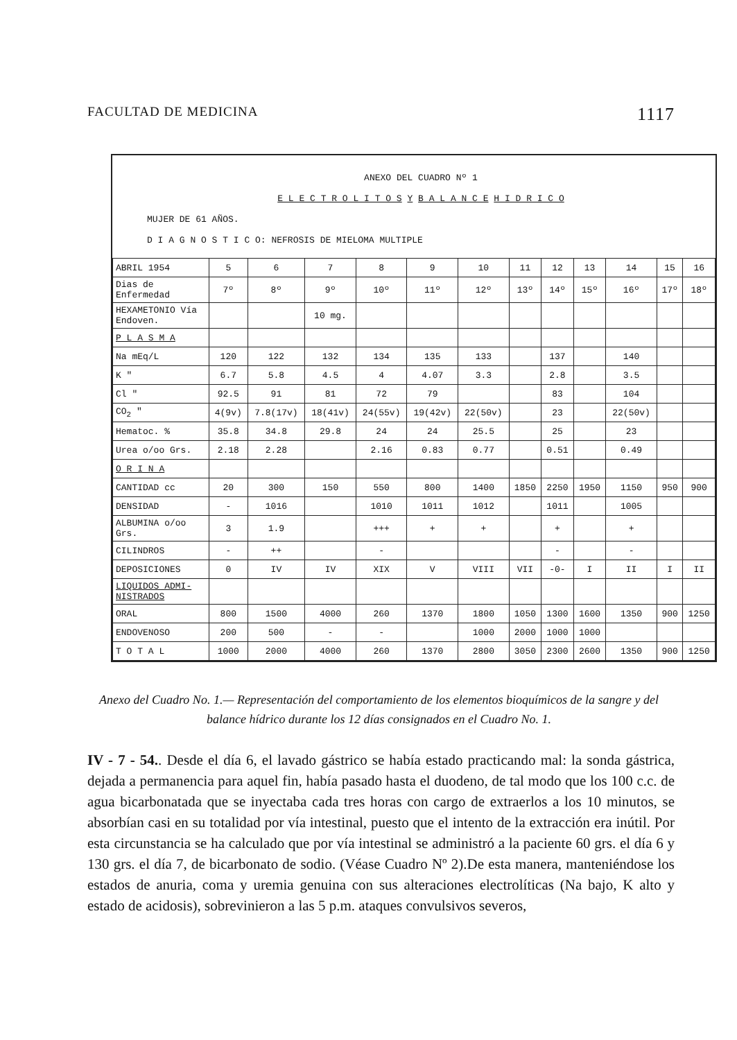FACULTAD DE MEDICINA 1117
ANEXO DEL CUADRO Nº 1
E L E C T R O L I T O S Y B A L A N C E H I D R I C O
MUJER DE 61 AÑOS.
D I A G N O S T I C O: NEFROSIS DE MIELOMA MULTIPLE
| ABRIL 1954 | 5 | 6 | 7 | 8 | 9 | 10 | 11 | 12 | 13 | 14 | 15 | 16 |
| --- | --- | --- | --- | --- | --- | --- | --- | --- | --- | --- | --- | --- |
| Dias de Enfermedad | 7º | 8º | 9º | 10º | 11º | 12º | 13º | 14º | 15º | 16º | 17º | 18º |
| HEXAMETONIO Vía Endoven. | | | 10 mg. | | | | | | | | | |
| P L A S M A | | | | | | | | | | | | |
| Na mEq/L | 120 | 122 | 132 | 134 | 135 | 133 | | 137 | | 140 | | |
| K " | 6.7 | 5.8 | 4.5 | 4 | 4.07 | 3.3 | | 2.8 | | 3.5 | | |
| Cl " | 92.5 | 91 | 81 | 72 | 79 | | | 83 | | 104 | | |
| CO<sub>2</sub> " | 4(9v) | 7.8(17v) | 18(41v) | 24(55v) | 19(42v) | 22(50v) | | 23 | | 22(50v) | | |
| Hematoc. % | 35.8 | 34.8 | 29.8 | 24 | 24 | 25.5 | | 25 | | 23 | | |
| Urea o/oo Grs. | 2.18 | 2.28 | | 2.16 | 0.83 | 0.77 | | 0.51 | | 0.49 | | |
| O R I N A | | | | | | | | | | | | |
| CANTIDAD cc | 20 | 300 | 150 | 550 | 800 | 1400 | 1850 | 2250 | 1950 | 1150 | 950 | 900 |
| DENSIDAD | - | 1016 | | 1010 | 1011 | 1012 | | 1011 | | 1005 | | |
| ALBUMINA o/oo Grs. | 3 | 1.9 | | +++ | + | + | | + | | + | | |
| CILINDROS | - | ++ | | - | | | | - | | - | | |
| DEPOSICIONES | 0 | IV | IV | XIX | V | VIII | VII | -0- | I | II | I | II |
| LIQUIDOS ADMI-NISTRADOS | | | | | | | | | | | | |
| ORAL | 800 | 1500 | 4000 | 260 | 1370 | 1800 | 1050 | 1300 | 1600 | 1350 | 900 | 1250 |
| ENDOVENOSO | 200 | 500 | - | - | | 1000 | 2000 | 1000 | 1000 | | | |
| T O T A L | 1000 | 2000 | 4000 | 260 | 1370 | 2800 | 3050 | 2300 | 2600 | 1350 | 900 | 1250 |
Anexo del Cuadro No. 1.— Representación del comportamiento de los elementos bioquímicos de la sangre y del balance hídrico durante los 12 días consignados en el Cuadro No. 1.
IV - 7 - 54.. Desde el día 6, el lavado gástrico se había estado practicando mal: la sonda gástrica, dejada a permanencia para aquel fin, había pasado hasta el duodeno, de tal modo que los 100 c.c. de agua bicarbonatada que se inyectaba cada tres horas con cargo de extraerlos a los 10 minutos, se absorbían casi en su totalidad por vía intestinal, puesto que el intento de la extracción era inútil. Por esta circunstancia se ha calculado que por vía intestinal se administró a la paciente 60 grs. el día 6 y 130 grs. el día 7, de bicarbonato de sodio. (Véase Cuadro Nº 2).De esta manera, manteniéndose los estados de anuria, coma y uremia genuina con sus alteraciones electrolíticas (Na bajo, K alto y estado de acidosis), sobrevinieron a las 5 p.m. ataques convulsivos severos,